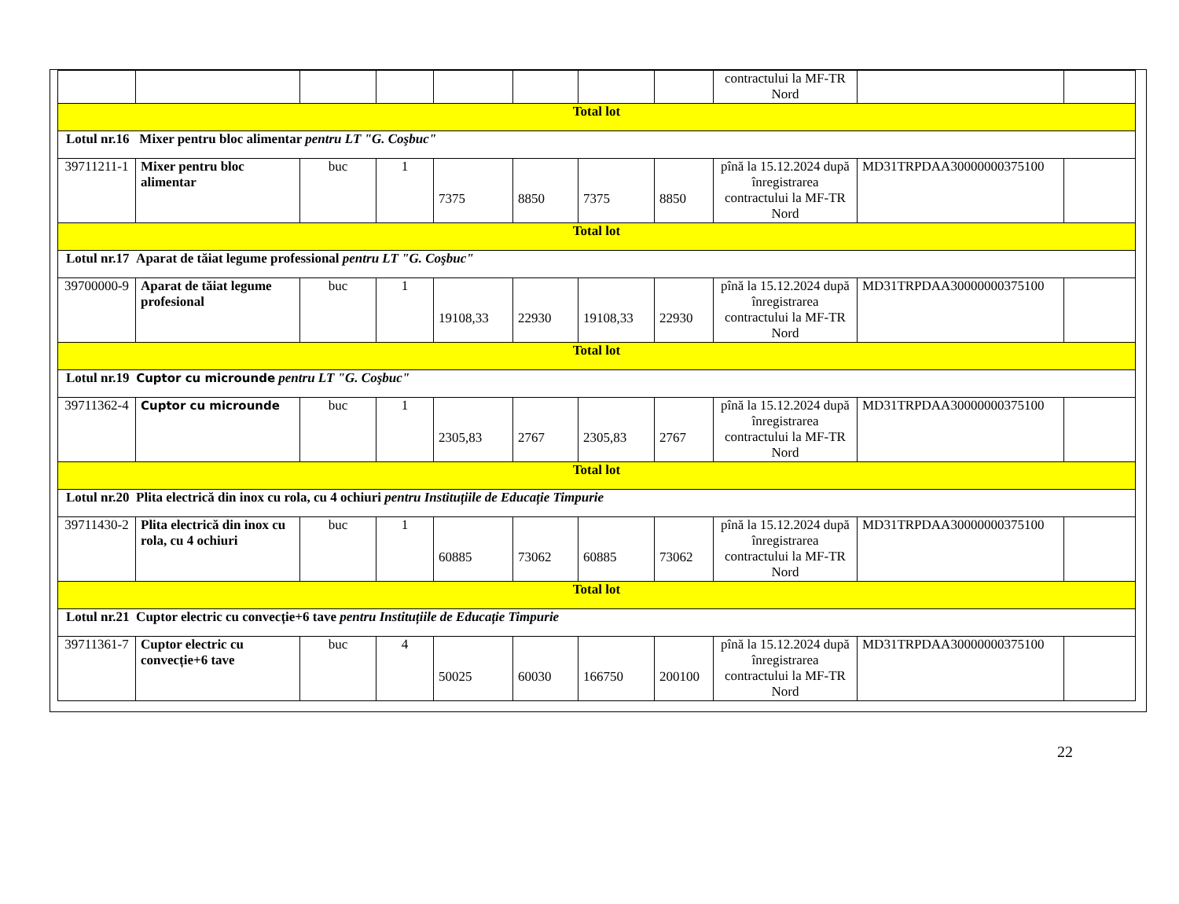| | | | | | | | | contractului la MF-TR Nord | | |
| Total lot | | | | | | | | | | |
| Lotul nr.16 Mixer pentru bloc alimentar pentru LT "G. Coşbuc" | | | | | | | | | | |
| 39711211-1 | Mixer pentru bloc alimentar | buc | 1 | 7375 | 8850 | 7375 | 8850 | pînă la 15.12.2024 după înregistrarea contractului la MF-TR Nord | MD31TRPDAA30000000375100 | |
| Total lot | | | | | | | | | | |
| Lotul nr.17 Aparat de tăiat legume professional pentru LT "G. Coşbuc" | | | | | | | | | | |
| 39700000-9 | Aparat de tăiat legume profesional | buc | 1 | 19108,33 | 22930 | 19108,33 | 22930 | pînă la 15.12.2024 după înregistrarea contractului la MF-TR Nord | MD31TRPDAA30000000375100 | |
| Total lot | | | | | | | | | | |
| Lotul nr.19 Cuptor cu microunde pentru LT "G. Coşbuc" | | | | | | | | | | |
| 39711362-4 | Cuptor cu microunde | buc | 1 | 2305,83 | 2767 | 2305,83 | 2767 | pînă la 15.12.2024 după înregistrarea contractului la MF-TR Nord | MD31TRPDAA30000000375100 | |
| Total lot | | | | | | | | | | |
| Lotul nr.20 Plita electrică din inox cu rola, cu 4 ochiuri pentru Instituțiile de Educație Timpurie | | | | | | | | | | |
| 39711430-2 | Plita electrică din inox cu rola, cu 4 ochiuri | buc | 1 | 60885 | 73062 | 60885 | 73062 | pînă la 15.12.2024 după înregistrarea contractului la MF-TR Nord | MD31TRPDAA30000000375100 | |
| Total lot | | | | | | | | | | |
| Lotul nr.21 Cuptor electric cu convecție+6 tave pentru Instituțiile de Educație Timpurie | | | | | | | | | | |
| 39711361-7 | Cuptor electric cu convecție+6 tave | buc | 4 | 50025 | 60030 | 166750 | 200100 | pînă la 15.12.2024 după înregistrarea contractului la MF-TR Nord | MD31TRPDAA30000000375100 | |
22